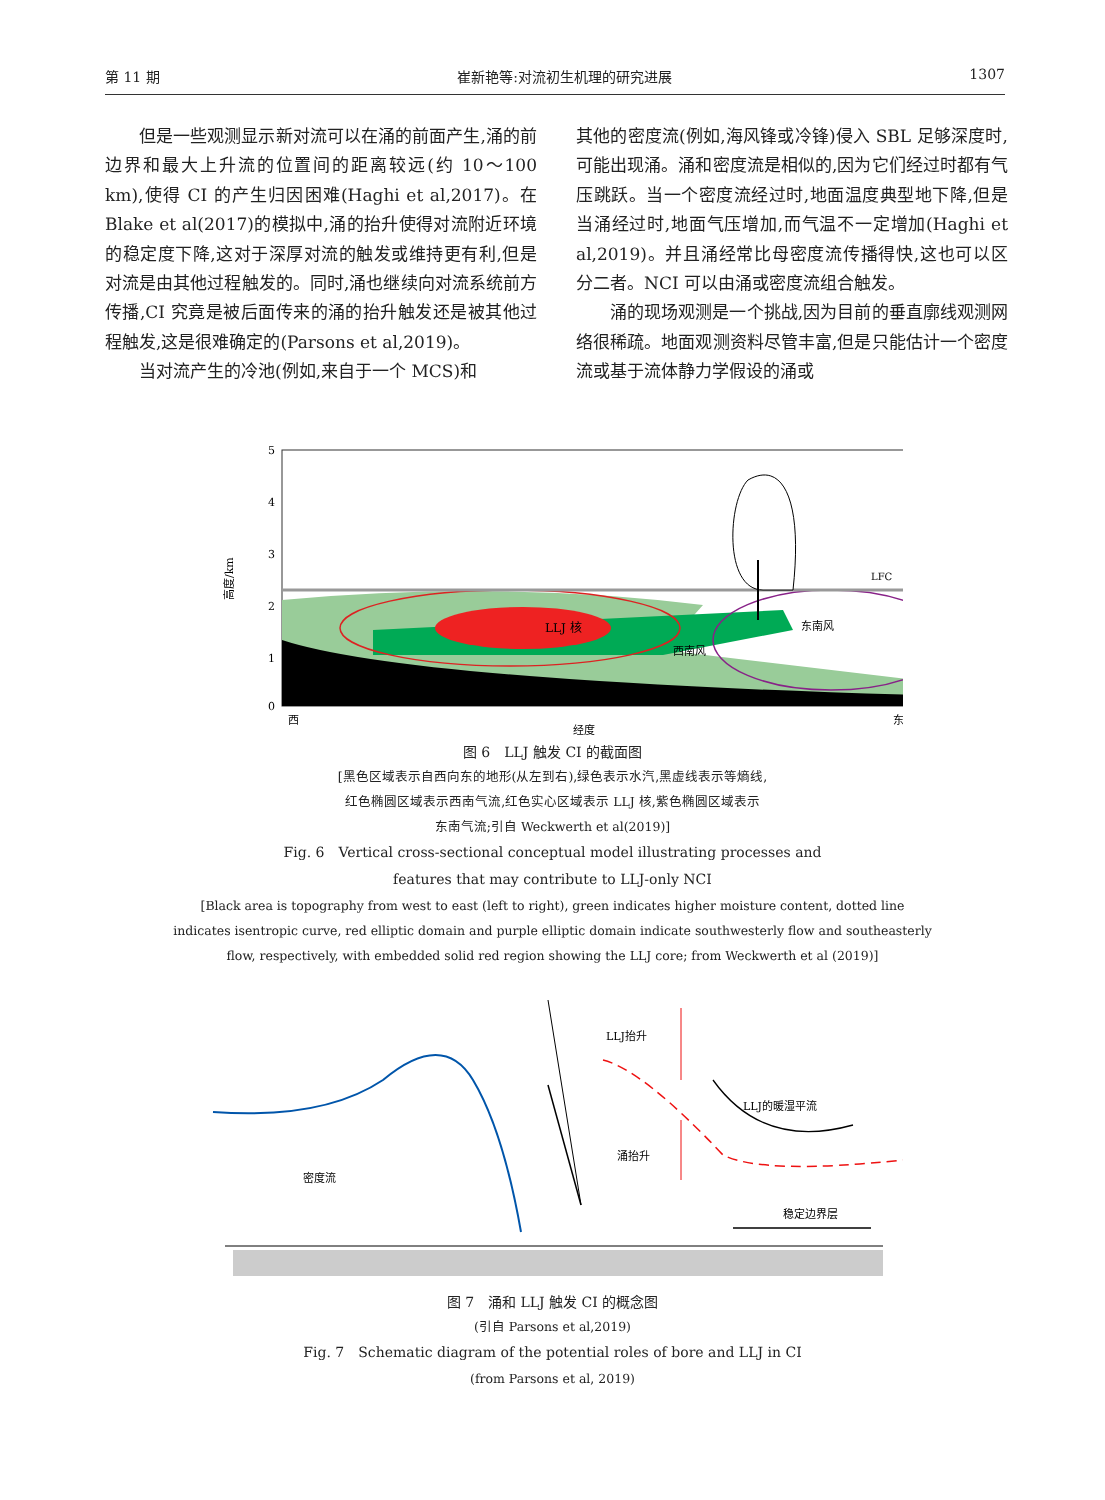第 11 期 崔新艳等:对流初生机理的研究进展 1307
但是一些观测显示新对流可以在涌的前面产生,涌的前边界和最大上升流的位置间的距离较远(约 10～100 km),使得 CI 的产生归因困难(Haghi et al,2017)。在 Blake et al(2017)的模拟中,涌的抬升使得对流附近环境的稳定度下降,这对于深厚对流的触发或维持更有利,但是对流是由其他过程触发的。同时,涌也继续向对流系统前方传播,CI 究竟是被后面传来的涌的抬升触发还是被其他过程触发,这是很难确定的(Parsons et al,2019)。
当对流产生的冷池(例如,来自于一个 MCS)和
其他的密度流(例如,海风锋或冷锋)侵入 SBL 足够深度时,可能出现涌。涌和密度流是相似的,因为它们经过时都有气压跳跃。当一个密度流经过时,地面温度典型地下降,但是当涌经过时,地面气压增加,而气温不一定增加(Haghi et al,2019)。并且涌经常比母密度流传播得快,这也可以区分二者。NCI 可以由涌或密度流组合触发。
涌的现场观测是一个挑战,因为目前的垂直廓线观测网络很稀疏。地面观测资料尽管丰富,但是只能估计一个密度流或基于流体静力学假设的涌或
LLJ 核
LFC
西南风
东南风
5
4
3
2
1
0
高度/km
西
经度
东
图 6　LLJ 触发 CI 的截面图
[黑色区域表示自西向东的地形(从左到右),绿色表示水汽,黑虚线表示等熵线,
红色椭圆区域表示西南气流,红色实心区域表示 LLJ 核,紫色椭圆区域表示
东南气流;引自 Weckwerth et al(2019)]
Fig. 6　Vertical cross-sectional conceptual model illustrating processes and
features that may contribute to LLJ-only NCI
[Black area is topography from west to east (left to right), green indicates higher moisture content, dotted line
indicates isentropic curve, red elliptic domain and purple elliptic domain indicate southwesterly flow and southeasterly
flow, respectively, with embedded solid red region showing the LLJ core; from Weckwerth et al (2019)]
LLJ抬升
LLJ的暖湿平流
涌抬升
密度流
稳定边界层
图 7　涌和 LLJ 触发 CI 的概念图
(引自 Parsons et al,2019)
Fig. 7　Schematic diagram of the potential roles of bore and LLJ in CI
(from Parsons et al, 2019)